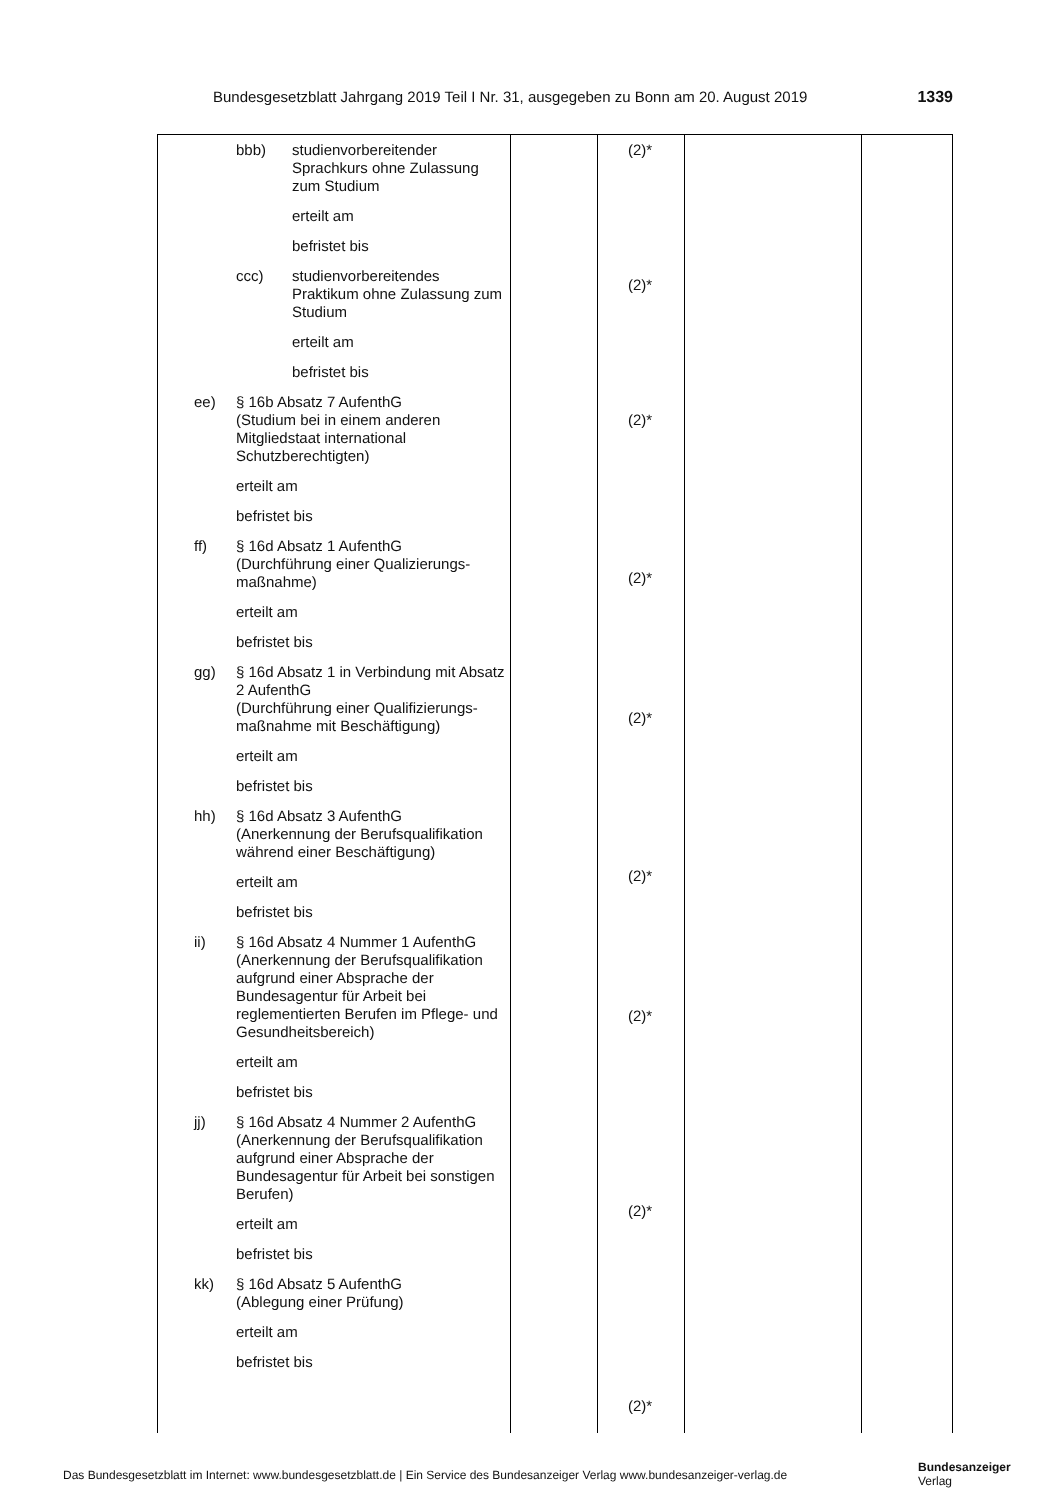Bundesgesetzblatt Jahrgang 2019 Teil I Nr. 31, ausgegeben zu Bonn am 20. August 2019 1339
| bbb) studienvorbereitender Sprachkurs ohne Zulassung zum Studium erteilt am befristet bis ccc) studienvorbereitendes Praktikum ohne Zulassung zum Studium erteilt am befristet bis ee) § 16b Absatz 7 AufenthG (Studium bei in einem anderen Mitgliedstaat international Schutzberechtigten) erteilt am befristet bis ff) § 16d Absatz 1 AufenthG (Durchführung einer Qualizierungs-maßnahme) erteilt am befristet bis gg) § 16d Absatz 1 in Verbindung mit Absatz 2 AufenthG (Durchführung einer Qualifizierungs-maßnahme mit Beschäftigung) erteilt am befristet bis hh) § 16d Absatz 3 AufenthG (Anerkennung der Berufsqualifikation während einer Beschäftigung) erteilt am befristet bis ii) § 16d Absatz 4 Nummer 1 AufenthG (Anerkennung der Berufsqualifikation aufgrund einer Absprache der Bundesagentur für Arbeit bei reglementierten Berufen im Pflege- und Gesundheitsbereich) erteilt am befristet bis jj) § 16d Absatz 4 Nummer 2 AufenthG (Anerkennung der Berufsqualifikation aufgrund einer Absprache der Bundesagentur für Arbeit bei sonstigen Berufen) erteilt am befristet bis kk) § 16d Absatz 5 AufenthG (Ablegung einer Prüfung) erteilt am befristet bis | | (2)* (2)* (2)* (2)* (2)* (2)* (2)* (2)* (2)* | | |
Das Bundesgesetzblatt im Internet: www.bundesgesetzblatt.de | Ein Service des Bundesanzeiger Verlag www.bundesanzeiger-verlag.de
Bundesanzeiger
Verlag